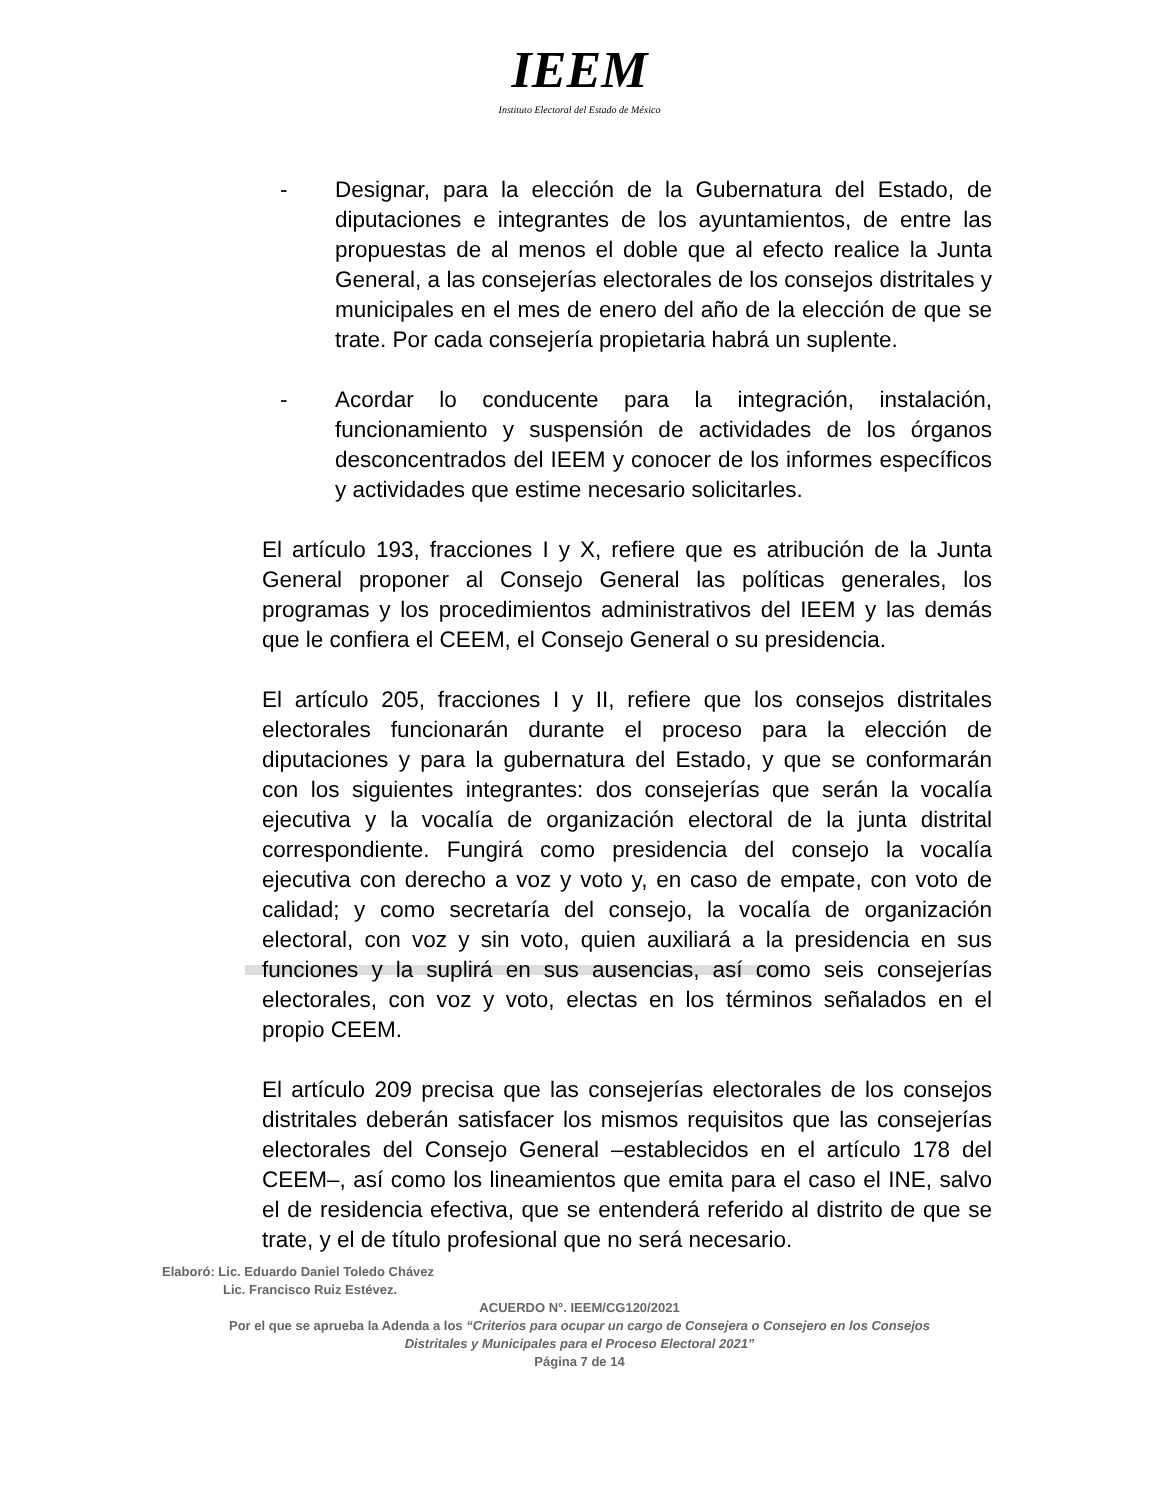IEEM
Instituto Electoral del Estado de México
- Designar, para la elección de la Gubernatura del Estado, de diputaciones e integrantes de los ayuntamientos, de entre las propuestas de al menos el doble que al efecto realice la Junta General, a las consejerías electorales de los consejos distritales y municipales en el mes de enero del año de la elección de que se trate. Por cada consejería propietaria habrá un suplente.
- Acordar lo conducente para la integración, instalación, funcionamiento y suspensión de actividades de los órganos desconcentrados del IEEM y conocer de los informes específicos y actividades que estime necesario solicitarles.
El artículo 193, fracciones I y X, refiere que es atribución de la Junta General proponer al Consejo General las políticas generales, los programas y los procedimientos administrativos del IEEM y las demás que le confiera el CEEM, el Consejo General o su presidencia.
El artículo 205, fracciones I y II, refiere que los consejos distritales electorales funcionarán durante el proceso para la elección de diputaciones y para la gubernatura del Estado, y que se conformarán con los siguientes integrantes: dos consejerías que serán la vocalía ejecutiva y la vocalía de organización electoral de la junta distrital correspondiente. Fungirá como presidencia del consejo la vocalía ejecutiva con derecho a voz y voto y, en caso de empate, con voto de calidad; y como secretaría del consejo, la vocalía de organización electoral, con voz y sin voto, quien auxiliará a la presidencia en sus funciones y la suplirá en sus ausencias, así como seis consejerías electorales, con voz y voto, electas en los términos señalados en el propio CEEM.
El artículo 209 precisa que las consejerías electorales de los consejos distritales deberán satisfacer los mismos requisitos que las consejerías electorales del Consejo General –establecidos en el artículo 178 del CEEM–, así como los lineamientos que emita para el caso el INE, salvo el de residencia efectiva, que se entenderá referido al distrito de que se trate, y el de título profesional que no será necesario.
Elaboró: Lic. Eduardo Daniel Toledo Chávez
Lic. Francisco Ruiz Estévez.
ACUERDO N°. IEEM/CG120/2021
Por el que se aprueba la Adenda a los “Criterios para ocupar un cargo de Consejera o Consejero en los Consejos
Distritales y Municipales para el Proceso Electoral 2021”
Página 7 de 14